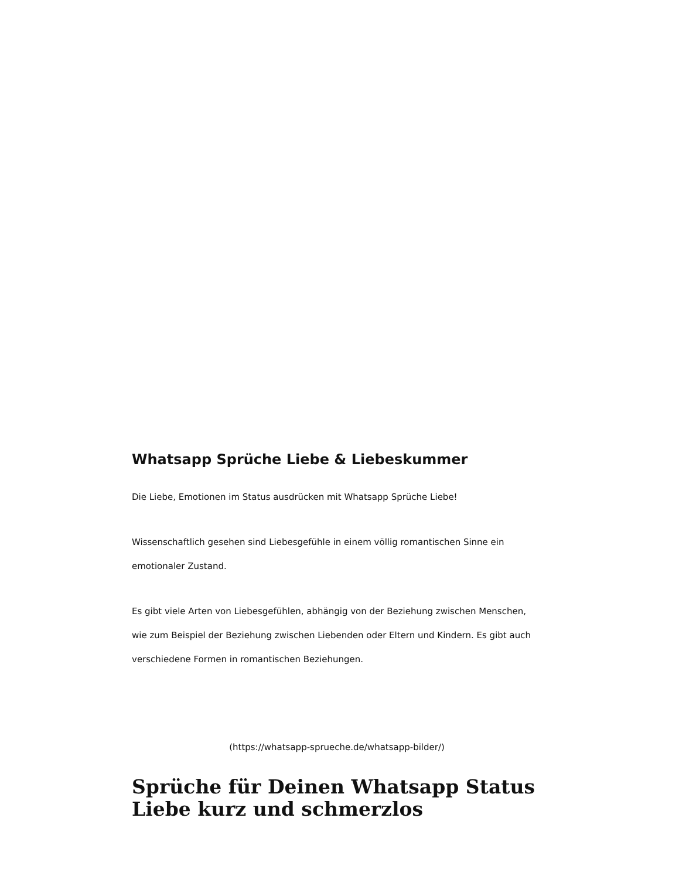Whatsapp Sprüche Liebe & Liebeskummer
Die Liebe, Emotionen im Status ausdrücken mit Whatsapp Sprüche Liebe!
Wissenschaftlich gesehen sind Liebesgefühle in einem völlig romantischen Sinne ein emotionaler Zustand.
Es gibt viele Arten von Liebesgefühlen, abhängig von der Beziehung zwischen Menschen, wie zum Beispiel der Beziehung zwischen Liebenden oder Eltern und Kindern. Es gibt auch verschiedene Formen in romantischen Beziehungen.
(https://whatsapp-sprueche.de/whatsapp-bilder/)
Sprüche für Deinen Whatsapp Status Liebe kurz und schmerzlos